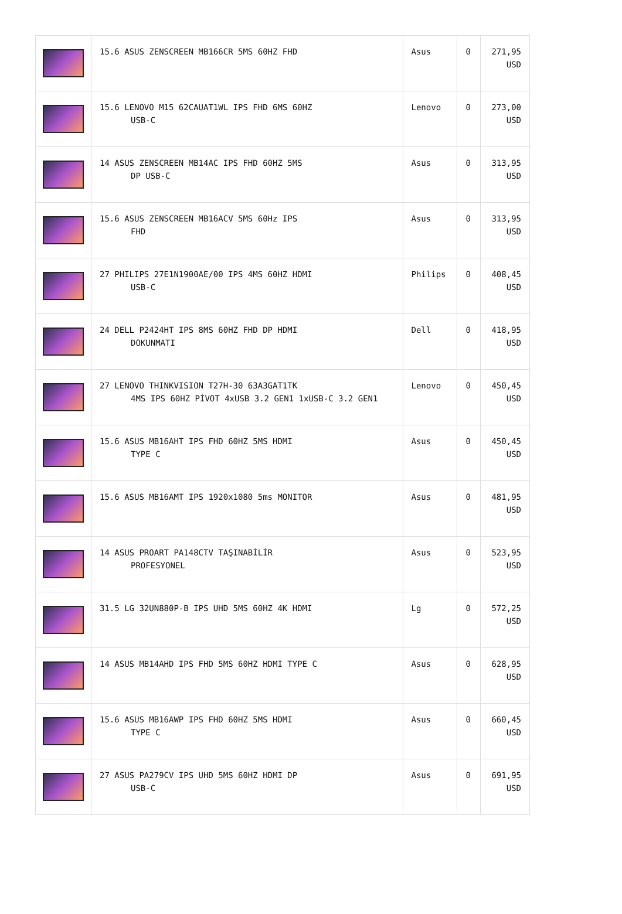| | 15.6 ASUS ZENSCREEN MB166CR 5MS 60HZ FHD | Asus | 0 | 271,95 USD |
| | 15.6 LENOVO M15 62CAUAT1WL IPS FHD 6MS 60HZ USB-C | Lenovo | 0 | 273,00 USD |
| | 14 ASUS ZENSCREEN MB14AC IPS FHD 60HZ 5MS DP USB-C | Asus | 0 | 313,95 USD |
| | 15.6 ASUS ZENSCREEN MB16ACV 5MS 60Hz IPS FHD | Asus | 0 | 313,95 USD |
| | 27 PHILIPS 27E1N1900AE/00 IPS 4MS 60HZ HDMI USB-C | Philips | 0 | 408,45 USD |
| | 24 DELL P2424HT IPS 8MS 60HZ FHD DP HDMI DOKUNMATI | Dell | 0 | 418,95 USD |
| | 27 LENOVO THINKVISION T27H-30 63A3GAT1TK 4MS IPS 60HZ PİVOT 4xUSB 3.2 GEN1 1xUSB-C 3.2 GEN1 | Lenovo | 0 | 450,45 USD |
| | 15.6 ASUS MB16AHT IPS FHD 60HZ 5MS HDMI TYPE C | Asus | 0 | 450,45 USD |
| | 15.6 ASUS MB16AMT IPS 1920x1080 5ms MONITOR | Asus | 0 | 481,95 USD |
| | 14 ASUS PROART PA148CTV TAŞINABİLİR PROFESYONEL | Asus | 0 | 523,95 USD |
| | 31.5 LG 32UN880P-B IPS UHD 5MS 60HZ 4K HDMI | Lg | 0 | 572,25 USD |
| | 14 ASUS MB14AHD IPS FHD 5MS 60HZ HDMI TYPE C | Asus | 0 | 628,95 USD |
| | 15.6 ASUS MB16AWP IPS FHD 60HZ 5MS HDMI TYPE C | Asus | 0 | 660,45 USD |
| | 27 ASUS PA279CV IPS UHD 5MS 60HZ HDMI DP USB-C | Asus | 0 | 691,95 USD |